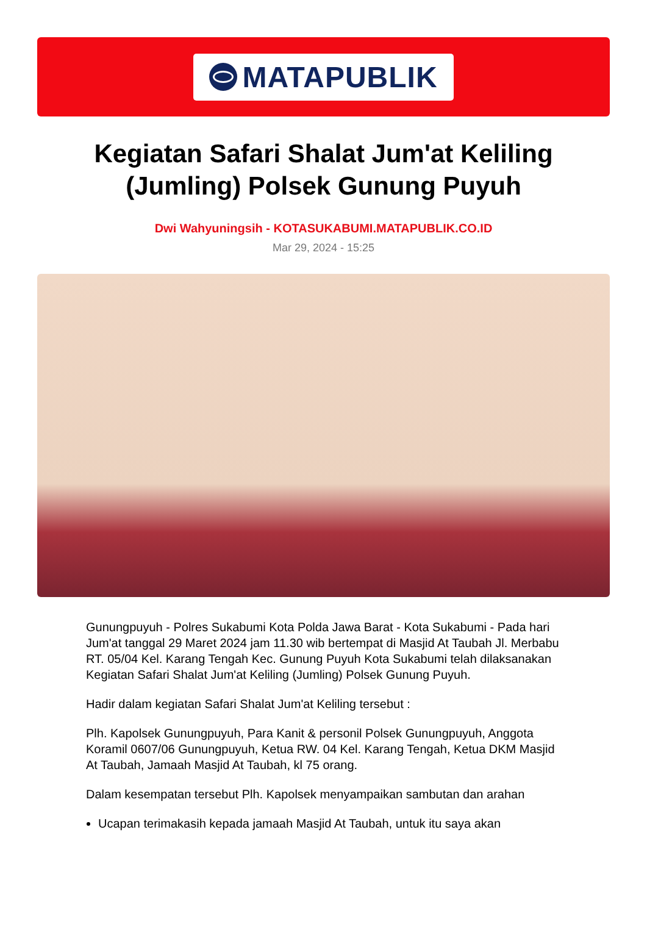MATAPUBLIK
Kegiatan Safari Shalat Jum'at Keliling (Jumling) Polsek Gunung Puyuh
Dwi Wahyuningsih - KOTASUKABUMI.MATAPUBLIK.CO.ID
Mar 29, 2024 - 15:25
Gunungpuyuh - Polres Sukabumi Kota Polda Jawa Barat - Kota Sukabumi - Pada hari Jum'at tanggal 29 Maret 2024 jam 11.30 wib bertempat di Masjid At Taubah Jl. Merbabu RT. 05/04 Kel. Karang Tengah Kec. Gunung Puyuh Kota Sukabumi telah dilaksanakan Kegiatan Safari Shalat Jum'at Keliling (Jumling) Polsek Gunung Puyuh.
Hadir dalam kegiatan Safari Shalat Jum'at Keliling tersebut :
Plh. Kapolsek Gunungpuyuh, Para Kanit & personil Polsek Gunungpuyuh, Anggota Koramil 0607/06 Gunungpuyuh, Ketua RW. 04 Kel. Karang Tengah, Ketua DKM Masjid At Taubah, Jamaah Masjid At Taubah, kl 75 orang.
Dalam kesempatan tersebut Plh. Kapolsek menyampaikan sambutan dan arahan
Ucapan terimakasih kepada jamaah Masjid At Taubah, untuk itu saya akan